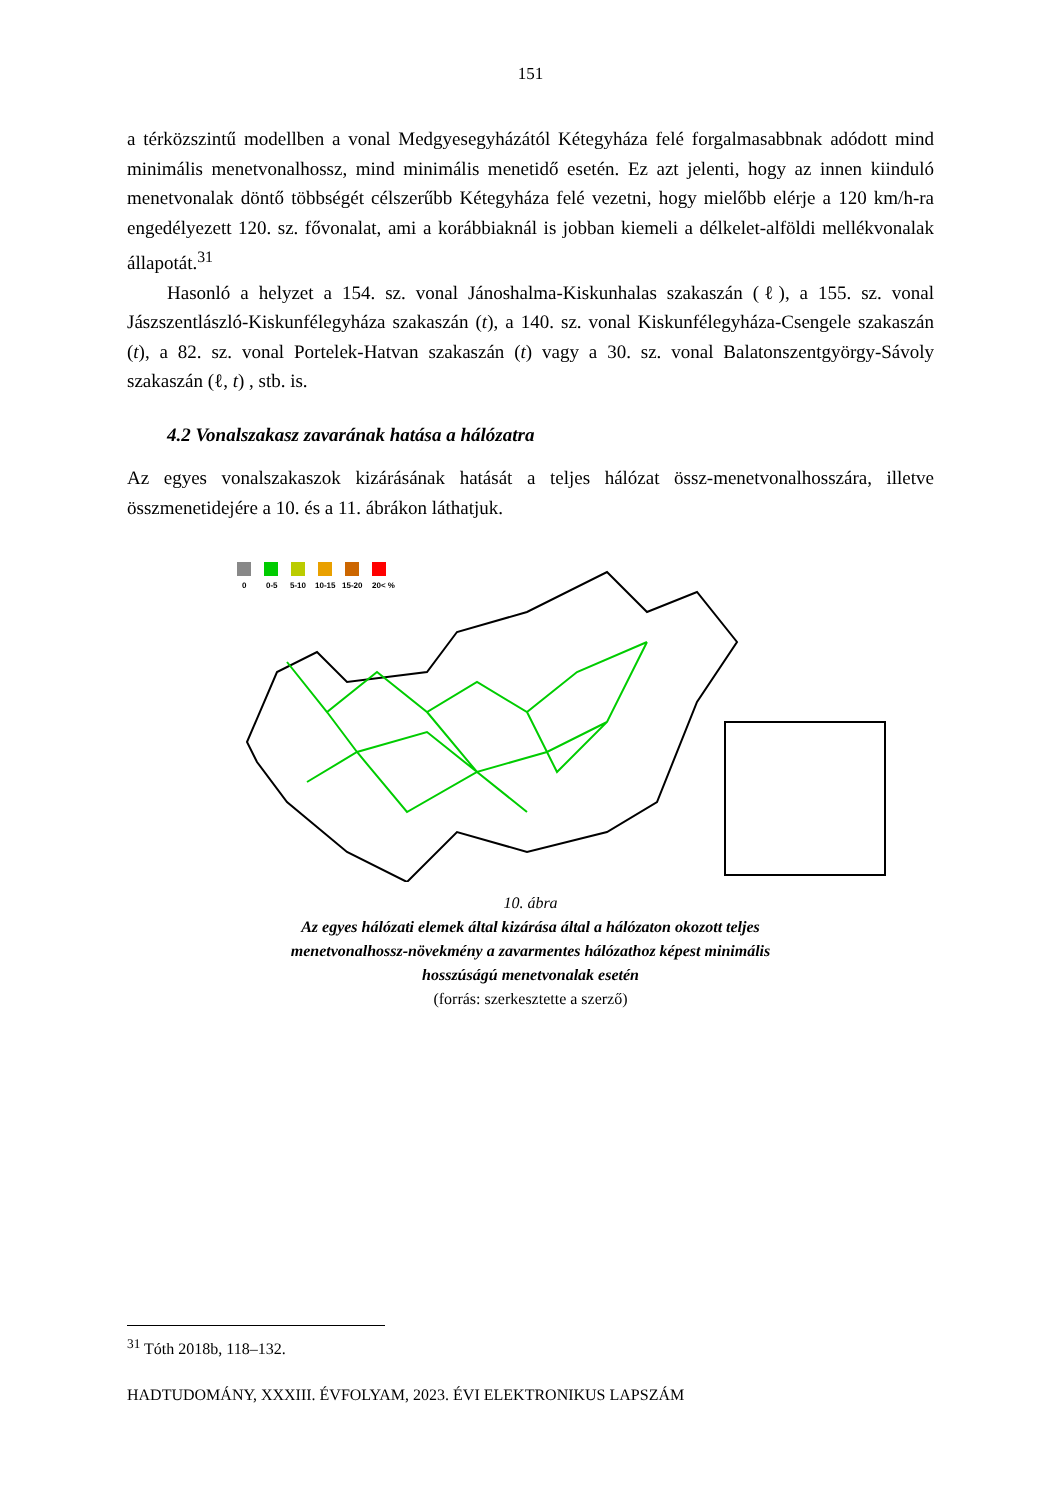151
a térközszintű modellben a vonal Medgyesegyházától Kétegyháza felé forgalmasabbnak adódott mind minimális menetvonalhossz, mind minimális menetidő esetén. Ez azt jelenti, hogy az innen kiinduló menetvonalak döntő többségét célszerűbb Kétegyháza felé vezetni, hogy mielőbb elérje a 120 km/h-ra engedélyezett 120. sz. fővonalat, ami a korábbiaknál is jobban kiemeli a délkelet-alföldi mellékvonalak állapotát.<sup>31</sup>
Hasonló a helyzet a 154. sz. vonal Jánoshalma-Kiskunhalas szakaszán (ℓ), a 155. sz. vonal Jászszentlászló-Kiskunfélegyháza szakaszán (t), a 140. sz. vonal Kiskunfélegyháza-Csengele szakaszán (t), a 82. sz. vonal Portelek-Hatvan szakaszán (t) vagy a 30. sz. vonal Balatonszentgyörgy-Sávoly szakaszán (ℓ, t) , stb. is.
4.2 Vonalszakasz zavarának hatása a hálózatra
Az egyes vonalszakaszok kizárásának hatását a teljes hálózat össz-menetvonalhosszára, illetve összmenetidejére a 10. és a 11. ábrákon láthatjuk.
0
0-5
5-10
10-15
15-20
20< %
10. ábra
Az egyes hálózati elemek által kizárása által a hálózaton okozott teljes menetvonalhossz-növekmény a zavarmentes hálózathoz képest minimális hosszúságú menetvonalak esetén
(forrás: szerkesztette a szerző)
<sup>31</sup> Tóth 2018b, 118–132.
HADTUDOMÁNY, XXXIII. ÉVFOLYAM, 2023. ÉVI ELEKTRONIKUS LAPSZÁM